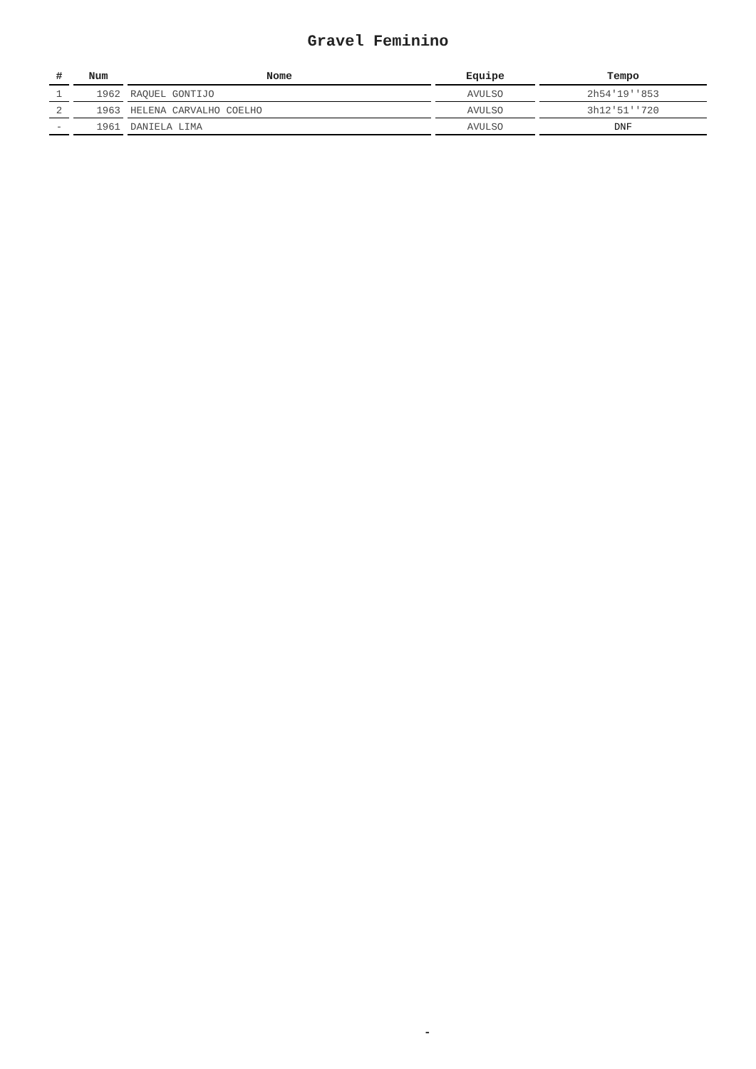Gravel Feminino
| # | Num | Nome | Equipe | Tempo |
| --- | --- | --- | --- | --- |
| 1 | 1962 | RAQUEL GONTIJO | AVULSO | 2h54'19''853 |
| 2 | 1963 | HELENA CARVALHO COELHO | AVULSO | 3h12'51''720 |
| - | 1961 | DANIELA LIMA | AVULSO | DNF |
-